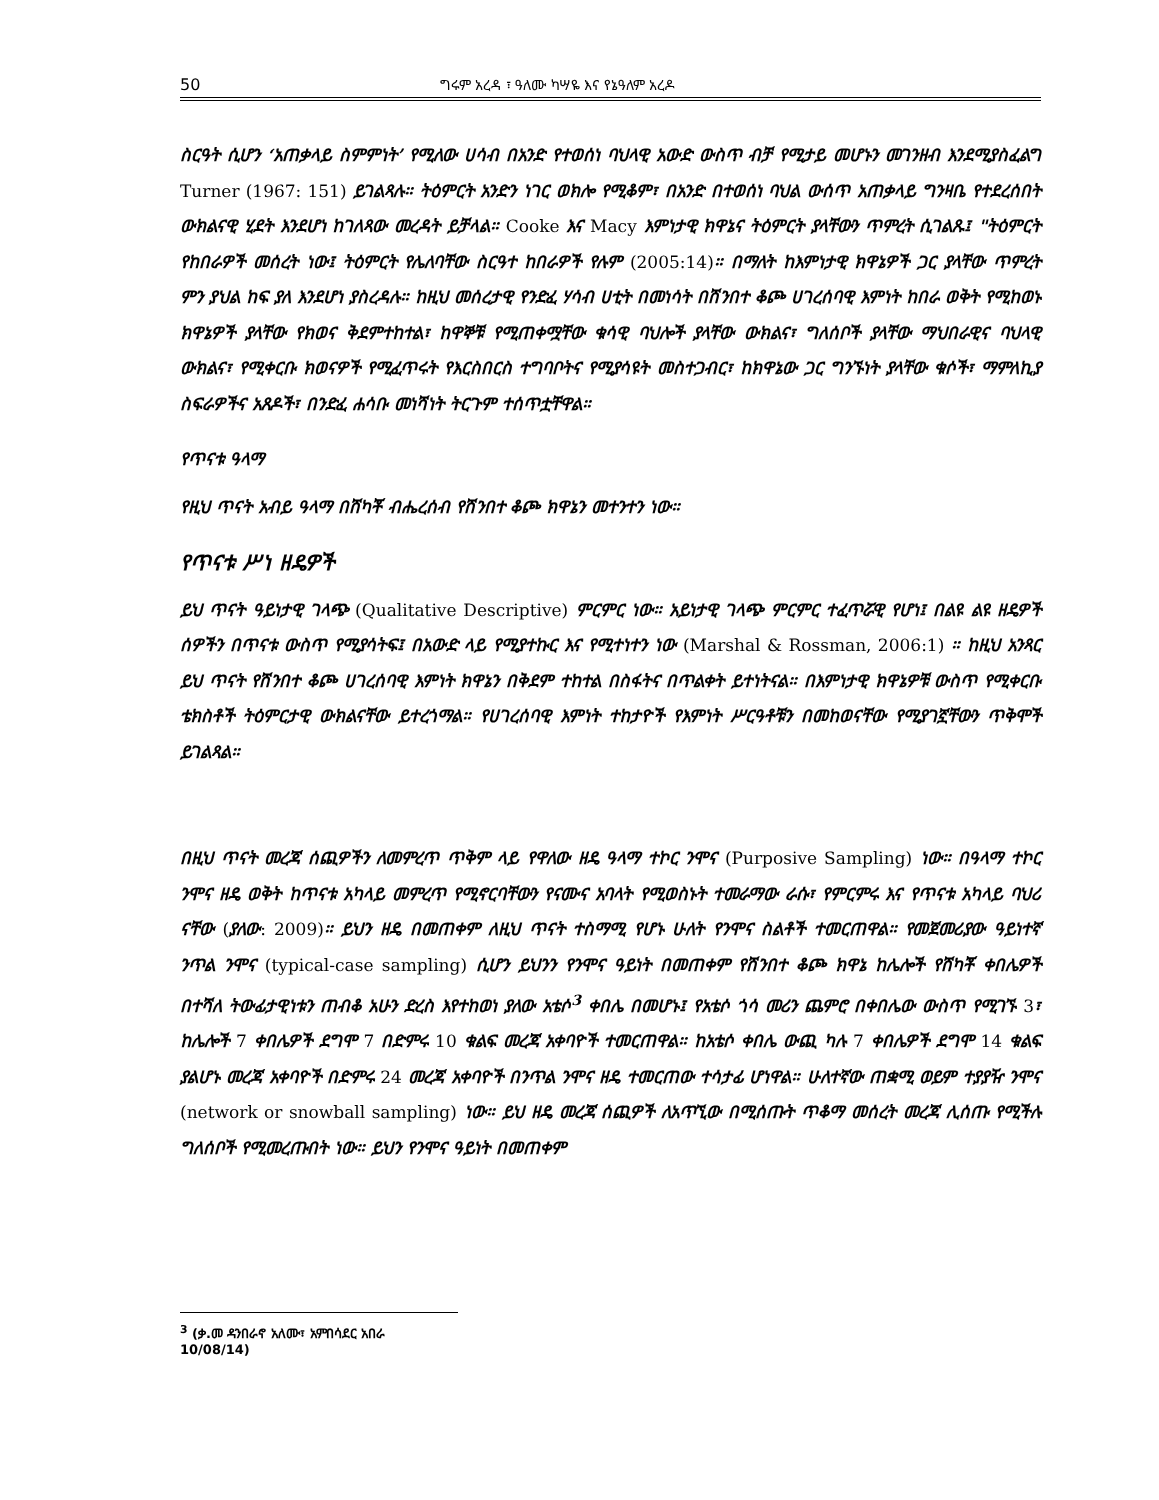50 ግሩም አረዳ ፣ ዓለሙ ካሣዬ እና የኔዓለም አረዶ
ስርዓት ሲሆን ‘አጠቃላይ ስምምነት’ የሚለው ሀሳብ በአንድ የተወሰነ ባህላዊ አውድ ውስጥ ብቻ የሚታይ መሆኑን መገንዘብ እንደሚያስፈልግ Turner (1967: 151) ይገልጻሉ። ትዕምርት አንድን ነገር ወክሎ የሚቆም፣ በአንድ በተወሰነ ባህል ውሰጥ አጠቃላይ ግንዛቤ የተደረሰበት ውክልናዊ ሂደት እንደሆነ ከገለጻው መረዳት ይቻላል። Cooke እና Macy እምነታዊ ክዋኔና ትዕምርት ያላቸውን ጥምረት ሲገልጹ፤ "ትዕምርት የከበራዎች መሰረት ነው፤ ትዕምርት የሌለባቸው ስርዓተ ከበራዎች የሉም (2005:14)። በማለት ከእምነታዊ ክዋኔዎች ጋር ያላቸው ጥምረት ምን ያህል ከፍ ያለ እንደሆነ ያስረዳሉ። ከዚህ መሰረታዊ የንድፈ ሃሳብ ሀቲት በመነሳት በሸንበተ ቆጮ ሀገረሰባዊ እምነት ከበራ ወቅት የሚከወኑ ክዋኔዎች ያላቸው የክወና ቅደምተከተል፣ ከዋኞቹ የሚጠቀሟቸው ቁሳዊ ባህሎች ያላቸው ውክልና፣ ግለሰቦች ያላቸው ማህበራዊና ባህላዊ ውክልና፣ የሚቀርቡ ክወናዎች የሚፈጥሩት የእርስበርስ ተግባቦትና የሚያሳዩት መስተጋብር፣ ከክዋኔው ጋር ግንኙነት ያላቸው ቁሶች፣ ማምለኪያ ስፍራዎችና አጸዶች፣ በንድፈ ሐሳቡ መነሻነት ትርጉም ተሰጥቷቸዋል።
የጥናቱ ዓላማ
የዚህ ጥናት አብይ ዓላማ በሸካቾ ብሔረሰብ የሸንበተ ቆጮ ክዋኔን መተንተን ነው።
የጥናቱ ሥነ ዘዴዎች
ይህ ጥናት ዓይነታዊ ገላጭ (Qualitative Descriptive) ምርምር ነው። አይነታዊ ገላጭ ምርምር ተፈጥሯዊ የሆነ፤ በልዩ ልዩ ዘዴዎች ሰዎችን በጥናቱ ውስጥ የሚያሳትፍ፤ በአውድ ላይ የሚያተኩር እና የሚተነተን ነው (Marshal & Rossman, 2006:1) ። ከዚህ አንጻር ይህ ጥናት የሸንበተ ቆጮ ሀገረሰባዊ እምነት ክዋኔን በቅደም ተከተል በስፋትና በጥልቀት ይተነትናል። በእምነታዊ ክዋኔዎቹ ውስጥ የሚቀርቡ ቴክስቶች ትዕምርታዊ ውክልናቸው ይተረጎማል። የሀገረሰባዊ እምነት ተከታዮች የእምነት ሥርዓቶቹን በመከወናቸው የሚያገኟቸውን ጥቅሞች ይገልጻል።
በዚህ ጥናት መረጃ ሰጪዎችን ለመምረጥ ጥቅም ላይ የዋለው ዘዴ ዓላማ ተኮር ንሞና (Purposive Sampling) ነው። በዓላማ ተኮር ንሞና ዘዴ ወቅት ከጥናቱ አካላይ መምረጥ የሚኖርባቸውን የናሙና አባላት የሚወስኑት ተመራማው ራሱ፣ የምርምሩ እና የጥናቱ አካላይ ባህሪ ናቸው (ያለው: 2009)። ይህን ዘዴ በመጠቀም ለዚህ ጥናት ተስማሚ የሆኑ ሁለት የንሞና ስልቶች ተመርጠዋል። የመጀመሪያው ዓይነተኛ ንጥል ንሞና (typical-case sampling) ሲሆን ይህንን የንሞና ዓይነት በመጠቀም የሸንበተ ቆጮ ክዋኔ ከሌሎች የሸካቾ ቀበሌዎች በተሻለ ትውፊታዊነቱን ጠብቆ አሁን ድረስ እየተከወነ ያለው አቴሶ<sup>3</sup> ቀበሌ በመሆኑ፤ የአቴሶ ጎሳ መሪን ጨምሮ በቀበሌው ውስጥ የሚገኙ 3፣ ከሌሎች 7 ቀበሌዎች ደግሞ 7 በድምሩ 10 ቁልፍ መረጃ አቀባዮች ተመርጠዋል። ከአቴሶ ቀበሌ ውጪ ካሉ 7 ቀበሌዎች ደግሞ 14 ቁልፍ ያልሆኑ መረጃ አቀባዮች በድምሩ 24 መረጃ አቀባዮች በንጥል ንሞና ዘዴ ተመርጠው ተሳታፊ ሆነዋል። ሁለተኛው ጠቋሚ ወይም ተያያዥ ንሞና (network or snowball sampling) ነው። ይህ ዘዴ መረጃ ሰጪዎች ለአጥኚው በሚሰጡት ጥቆማ መሰረት መረጃ ሊሰጡ የሚችሉ ግለሰቦች የሚመረጡበት ነው። ይህን የንሞና ዓይነት በመጠቀም
<sup>3</sup> (ቃ.መ ዳንበራኖ አለሙ፣ አምበሳደር አበራ 10/08/14)